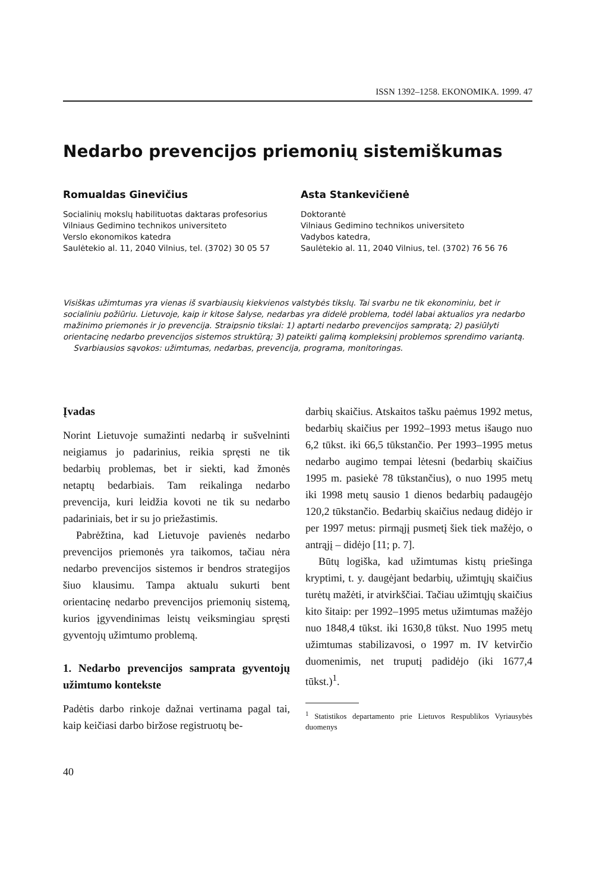ISSN 1392–1258. EKONOMIKA. 1999. 47
Nedarbo prevencijos priemonių sistemiškumas
Romualdas Ginevičius
Socialinių mokslų habilituotas daktaras profesorius
Vilniaus Gedimino technikos universiteto
Verslo ekonomikos katedra
Saulėtekio al. 11, 2040 Vilnius, tel. (3702) 30 05 57
Asta Stankevičienė
Doktorantė
Vilniaus Gedimino technikos universiteto
Vadybos katedra,
Saulėtekio al. 11, 2040 Vilnius, tel. (3702) 76 56 76
Visiškas užimtumas yra vienas iš svarbiausių kiekvienos valstybės tikslų. Tai svarbu ne tik ekonominiu, bet ir socialiniu požiūriu. Lietuvoje, kaip ir kitose šalyse, nedarbas yra didelė problema, todėl labai aktualios yra nedarbo mažinimo priemonės ir jo prevencija. Straipsnio tikslai: 1) aptarti nedarbo prevencijos sampratą; 2) pasiūlyti orientacinę nedarbo prevencijos sistemos struktūrą; 3) pateikti galimą kompleksinį problemos sprendimo variantą.
Svarbiausios sąvokos: užimtumas, nedarbas, prevencija, programa, monitoringas.
Įvadas
Norint Lietuvoje sumažinti nedarbą ir sušvelninti neigiamus jo padarinius, reikia spręsti ne tik bedarbių problemas, bet ir siekti, kad žmonės netaptų bedarbiais. Tam reikalinga nedarbo prevencija, kuri leidžia kovoti ne tik su nedarbo padariniais, bet ir su jo priežastimis.
Pabrėžtina, kad Lietuvoje pavienės nedarbo prevencijos priemonės yra taikomos, tačiau nėra nedarbo prevencijos sistemos ir bendros strategijos šiuo klausimu. Tampa aktualu sukurti bent orientacinę nedarbo prevencijos priemonių sistemą, kurios įgyvendinimas leistų veiksmingiau spręsti gyventojų užimtumo problemą.
1. Nedarbo prevencijos samprata gyventojų užimtumo kontekste
Padėtis darbo rinkoje dažnai vertinama pagal tai, kaip keičiasi darbo biržose registruotų be-
darbių skaičius. Atskaitos tašku paėmus 1992 metus, bedarbių skaičius per 1992–1993 metus išaugo nuo 6,2 tūkst. iki 66,5 tūkstančio. Per 1993–1995 metus nedarbo augimo tempai lėtesni (bedarbių skaičius 1995 m. pasiekė 78 tūkstančius), o nuo 1995 metų iki 1998 metų sausio 1 dienos bedarbių padaugėjo 120,2 tūkstančio. Bedarbių skaičius nedaug didėjo ir per 1997 metus: pirmąjį pusmetį šiek tiek mažėjo, o antrąjį – didėjo [11; p. 7].
Būtų logiška, kad užimtumas kistų priešinga kryptimi, t. y. daugėjant bedarbių, užimtųjų skaičius turėtų mažėti, ir atvirkščiai. Tačiau užimtųjų skaičius kito šitaip: per 1992–1995 metus užimtumas mažėjo nuo 1848,4 tūkst. iki 1630,8 tūkst. Nuo 1995 metų užimtumas stabilizavosi, o 1997 m. IV ketvirčio duomenimis, net truputį padidėjo (iki 1677,4 tūkst.)<sup>1</sup>.
<sup>1</sup> Statistikos departamento prie Lietuvos Respublikos Vyriausybės duomenys
40